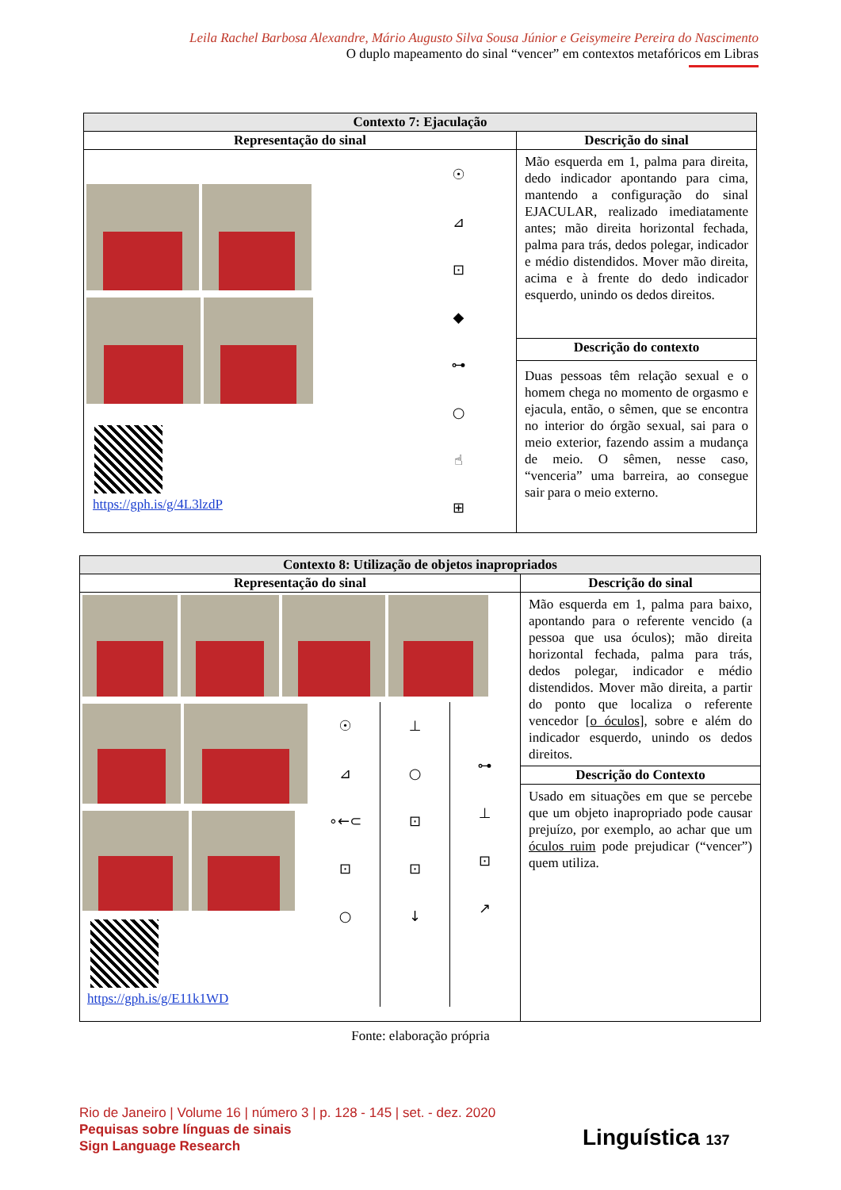Leila Rachel Barbosa Alexandre, Mário Augusto Silva Sousa Júnior e Geisymeire Pereira do Nascimento
O duplo mapeamento do sinal “vencer” em contextos metafóricos em Libras
| Contexto 7: Ejaculação | |
| --- | --- |
| Representação do sinal | Descrição do sinal |
| https://gph.is/g/4L3lzdP ☉ ⊿ ⊡ ◆ ⊶ ○ ☝ ⊞ | Mão esquerda em 1, palma para direita, dedo indicador apontando para cima, mantendo a configuração do sinal EJACULAR, realizado imediatamente antes; mão direita horizontal fechada, palma para trás, dedos polegar, indicador e médio distendidos. Mover mão direita, acima e à frente do dedo indicador esquerdo, unindo os dedos direitos. |
| | Descrição do contexto |
| | Duas pessoas têm relação sexual e o homem chega no momento de orgasmo e ejacula, então, o sêmen, que se encontra no interior do órgão sexual, sai para o meio exterior, fazendo assim a mudança de meio. O sêmen, nesse caso, “venceria” uma barreira, ao consegue sair para o meio externo. |
| Contexto 8: Utilização de objetos inapropriados | |
| --- | --- |
| Representação do sinal | Descrição do sinal |
| https://gph.is/g/E11k1WD ☉ ⊿ ∘←⊂ ⊡ ○ ⊥ ○ ⊡ ⊡ ↓ ⊶ ⊥ ⊡ ↗ | Mão esquerda em 1, palma para baixo, apontando para o referente vencido (a pessoa que usa óculos); mão direita horizontal fechada, palma para trás, dedos polegar, indicador e médio distendidos. Mover mão direita, a partir do ponto que localiza o referente vencedor [ o óculos ], sobre e além do indicador esquerdo, unindo os dedos direitos. |
| | Descrição do Contexto |
| | Usado em situações em que se percebe que um objeto inapropriado pode causar prejuízo, por exemplo, ao achar que um óculos ruim pode prejudicar (“vencer”) quem utiliza. |
Fonte: elaboração própria
Rio de Janeiro | Volume 16 | número 3 | p. 128 - 145 | set. - dez. 2020
Pequisas sobre línguas de sinais
Sign Language Research
Linguística 137